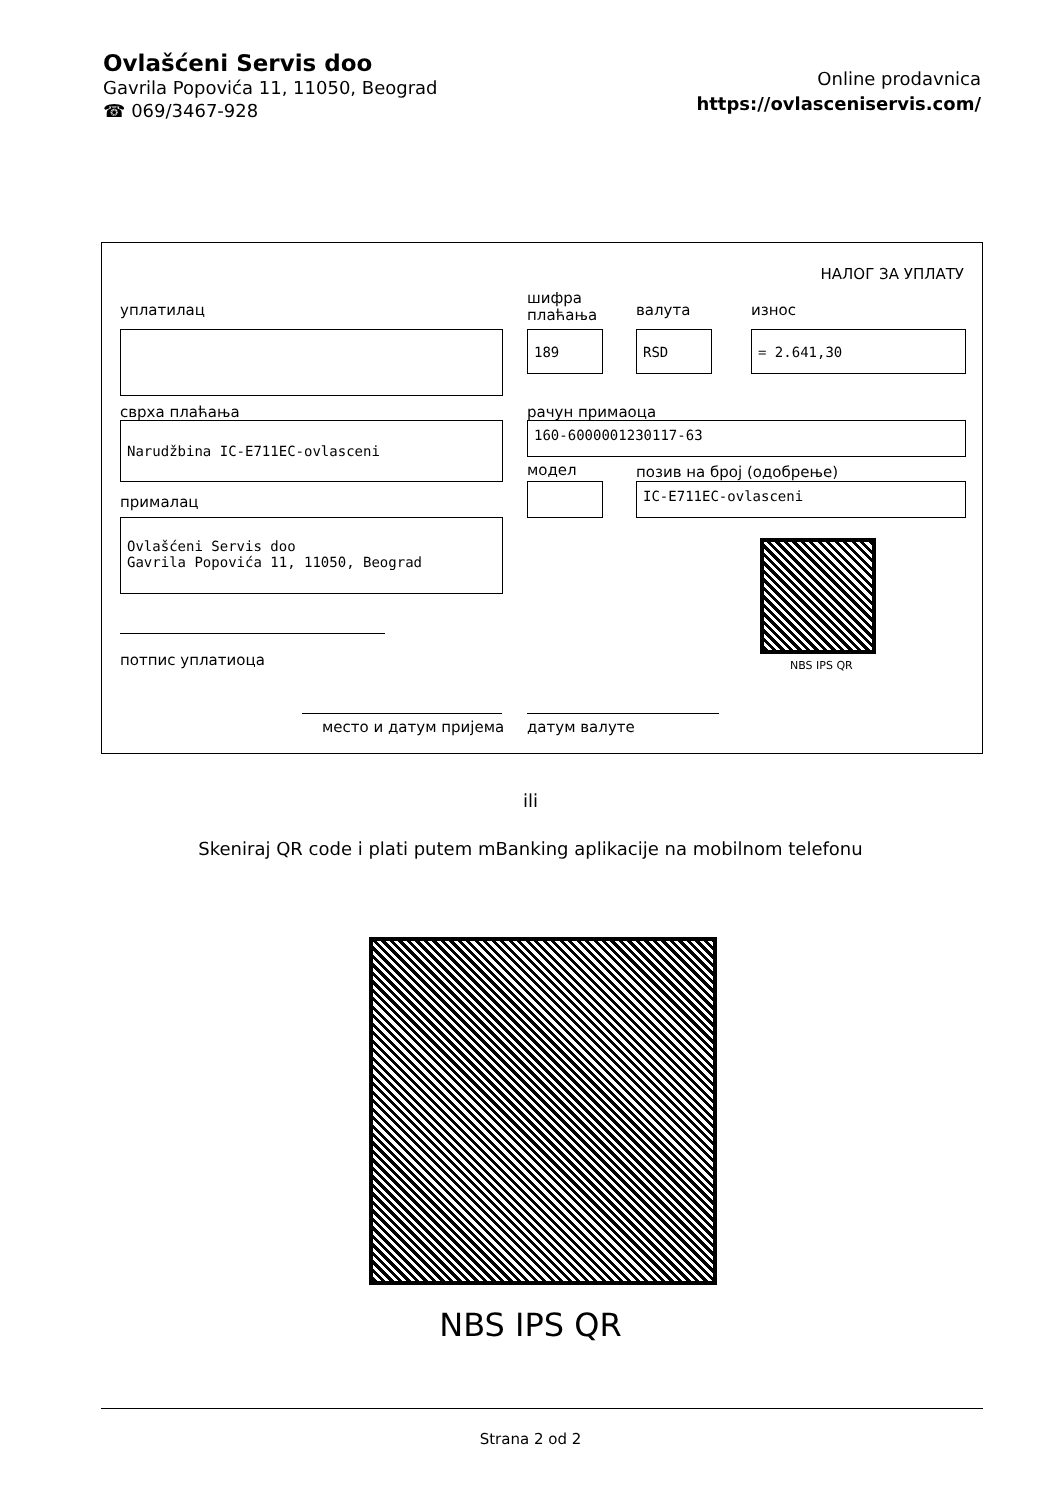Ovlašćeni Servis doo
Gavrila Popovića 11, 11050, Beograd
☎ 069/3467-928
Online prodavnica
https://ovlasceniservis.com/
НАЛОГ ЗА УПЛАТУ
уплатилац
шифра
плаћања
валута износ
189 RSD = 2.641,30
сврха плаћања рачун примаоца
Narudžbina IC-E711EC-ovlasceni 160-6000001230117-63
модел позив на број (одобрење)
IC-E711EC-ovlasceni
прималац
Ovlašćeni Servis doo
Gavrila Popovića 11, 11050, Beograd
NBS IPS QR
потпис уплатиоца
место и датум пријема датум валуте
ili
Skeniraj QR code i plati putem mBanking aplikacije na mobilnom telefonu
NBS IPS QR
Strana 2 od 2